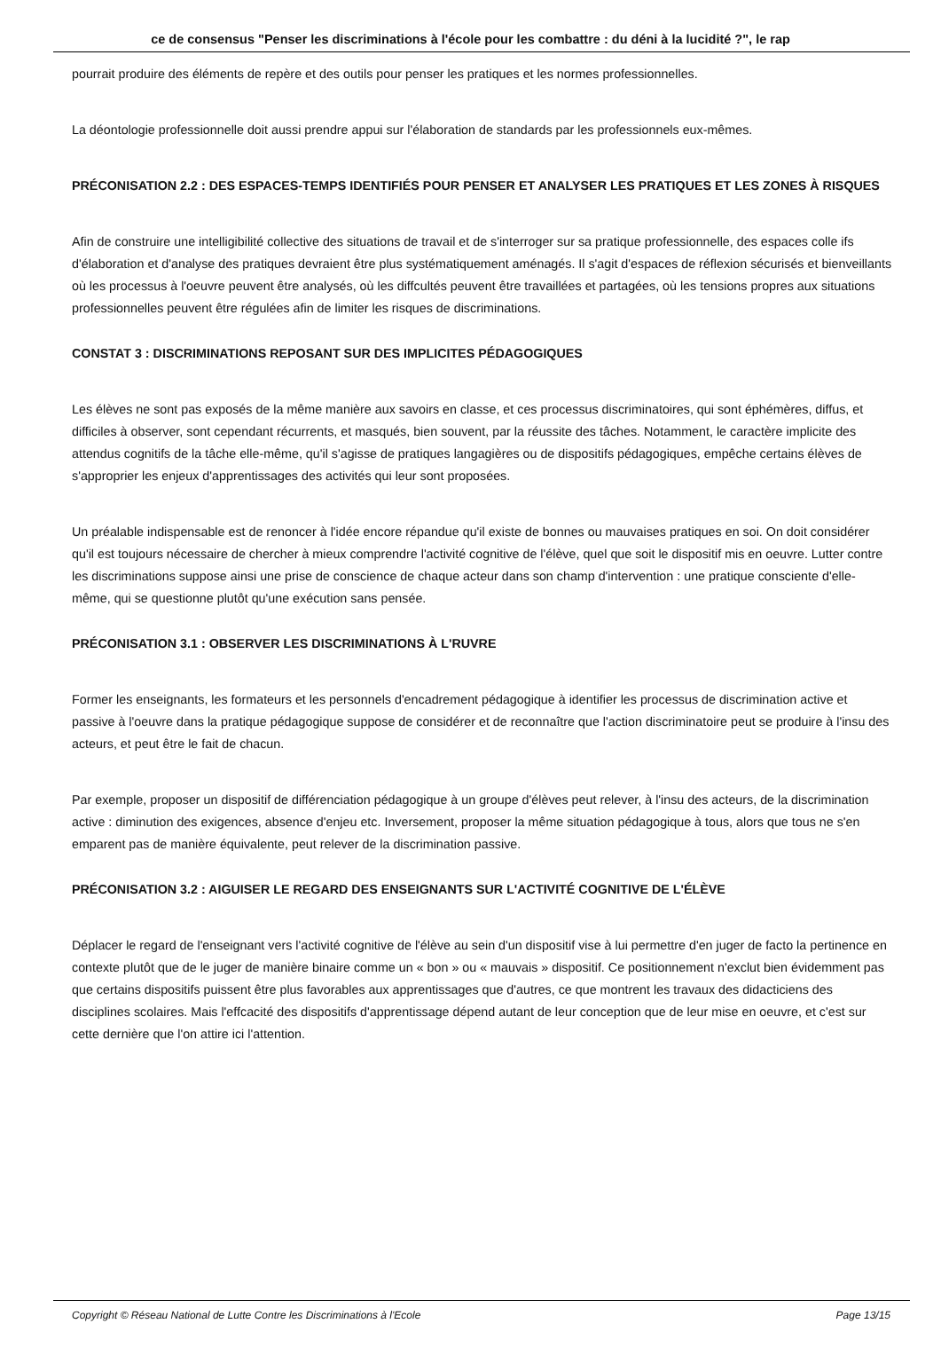ce de consensus "Penser les discriminations à l'école pour les combattre : du déni à la lucidité ?", le rap
pourrait produire des éléments de repère et des outils pour penser les pratiques et les normes professionnelles.
La déontologie professionnelle doit aussi prendre appui sur l'élaboration de standards par les professionnels eux-mêmes.
PRÉCONISATION 2.2 : DES ESPACES-TEMPS IDENTIFIÉS POUR PENSER ET ANALYSER LES PRATIQUES ET LES ZONES À RISQUES
Afin de construire une intelligibilité collective des situations de travail et de s'interroger sur sa pratique professionnelle, des espaces colle ifs d'élaboration et d'analyse des pratiques devraient être plus systématiquement aménagés. Il s'agit d'espaces de réflexion sécurisés et bienveillants où les processus à l'oeuvre peuvent être analysés, où les diffcultés peuvent être travaillées et partagées, où les tensions propres aux situations professionnelles peuvent être régulées afin de limiter les risques de discriminations.
CONSTAT 3 : DISCRIMINATIONS REPOSANT SUR DES IMPLICITES PÉDAGOGIQUES
Les élèves ne sont pas exposés de la même manière aux savoirs en classe, et ces processus discriminatoires, qui sont éphémères, diffus, et difficiles à observer, sont cependant récurrents, et masqués, bien souvent, par la réussite des tâches. Notamment, le caractère implicite des attendus cognitifs de la tâche elle-même, qu'il s'agisse de pratiques langagières ou de dispositifs pédagogiques, empêche certains élèves de s'approprier les enjeux d'apprentissages des activités qui leur sont proposées.
Un préalable indispensable est de renoncer à l'idée encore répandue qu'il existe de bonnes ou mauvaises pratiques en soi. On doit considérer qu'il est toujours nécessaire de chercher à mieux comprendre l'activité cognitive de l'élève, quel que soit le dispositif mis en oeuvre. Lutter contre les discriminations suppose ainsi une prise de conscience de chaque acteur dans son champ d'intervention : une pratique consciente d'elle-même, qui se questionne plutôt qu'une exécution sans pensée.
PRÉCONISATION 3.1 : OBSERVER LES DISCRIMINATIONS À L'RUVRE
Former les enseignants, les formateurs et les personnels d'encadrement pédagogique à identifier les processus de discrimination active et passive à l'oeuvre dans la pratique pédagogique suppose de considérer et de reconnaître que l'action discriminatoire peut se produire à l'insu des acteurs, et peut être le fait de chacun.
Par exemple, proposer un dispositif de différenciation pédagogique à un groupe d'élèves peut relever, à l'insu des acteurs, de la discrimination active : diminution des exigences, absence d'enjeu etc. Inversement, proposer la même situation pédagogique à tous, alors que tous ne s'en emparent pas de manière équivalente, peut relever de la discrimination passive.
PRÉCONISATION 3.2 : AIGUISER LE REGARD DES ENSEIGNANTS SUR L'ACTIVITÉ COGNITIVE DE L'ÉLÈVE
Déplacer le regard de l'enseignant vers l'activité cognitive de l'élève au sein d'un dispositif vise à lui permettre d'en juger de facto la pertinence en contexte plutôt que de le juger de manière binaire comme un « bon » ou « mauvais » dispositif. Ce positionnement n'exclut bien évidemment pas que certains dispositifs puissent être plus favorables aux apprentissages que d'autres, ce que montrent les travaux des didacticiens des disciplines scolaires. Mais l'effcacité des dispositifs d'apprentissage dépend autant de leur conception que de leur mise en oeuvre, et c'est sur cette dernière que l'on attire ici l'attention.
Copyright © Réseau National de Lutte Contre les Discriminations à l'Ecole Page 13/15